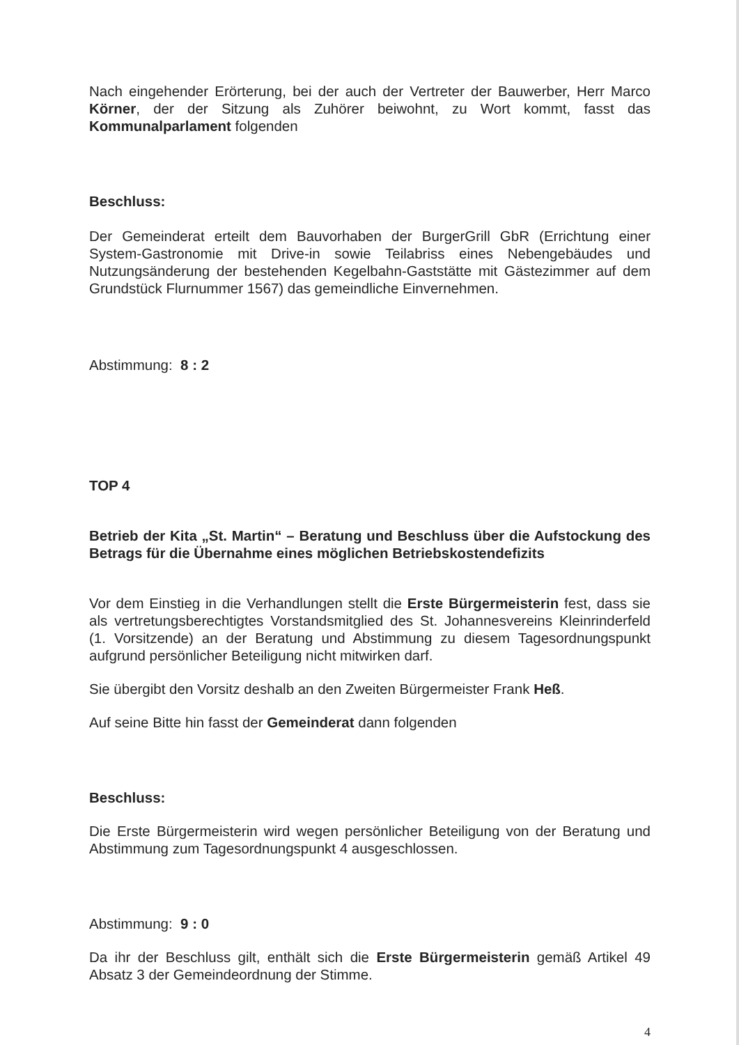Nach eingehender Erörterung, bei der auch der Vertreter der Bauwerber, Herr Marco Körner, der der Sitzung als Zuhörer beiwohnt, zu Wort kommt, fasst das Kommunalparlament folgenden
Beschluss:
Der Gemeinderat erteilt dem Bauvorhaben der BurgerGrill GbR (Errichtung einer System-Gastronomie mit Drive-in sowie Teilabriss eines Nebengebäudes und Nutzungsänderung der bestehenden Kegelbahn-Gaststätte mit Gästezimmer auf dem Grundstück Flurnummer 1567) das gemeindliche Einvernehmen.
Abstimmung: 8 : 2
TOP 4
Betrieb der Kita „St. Martin“ – Beratung und Beschluss über die Aufstockung des Betrags für die Übernahme eines möglichen Betriebskostendefizits
Vor dem Einstieg in die Verhandlungen stellt die Erste Bürgermeisterin fest, dass sie als vertretungsberechtigtes Vorstandsmitglied des St. Johannesvereins Kleinrinderfeld (1. Vorsitzende) an der Beratung und Abstimmung zu diesem Tagesordnungspunkt aufgrund persönlicher Beteiligung nicht mitwirken darf.
Sie übergibt den Vorsitz deshalb an den Zweiten Bürgermeister Frank Heß.
Auf seine Bitte hin fasst der Gemeinderat dann folgenden
Beschluss:
Die Erste Bürgermeisterin wird wegen persönlicher Beteiligung von der Beratung und Abstimmung zum Tagesordnungspunkt 4 ausgeschlossen.
Abstimmung: 9 : 0
Da ihr der Beschluss gilt, enthält sich die Erste Bürgermeisterin gemäß Artikel 49 Absatz 3 der Gemeindeordnung der Stimme.
4